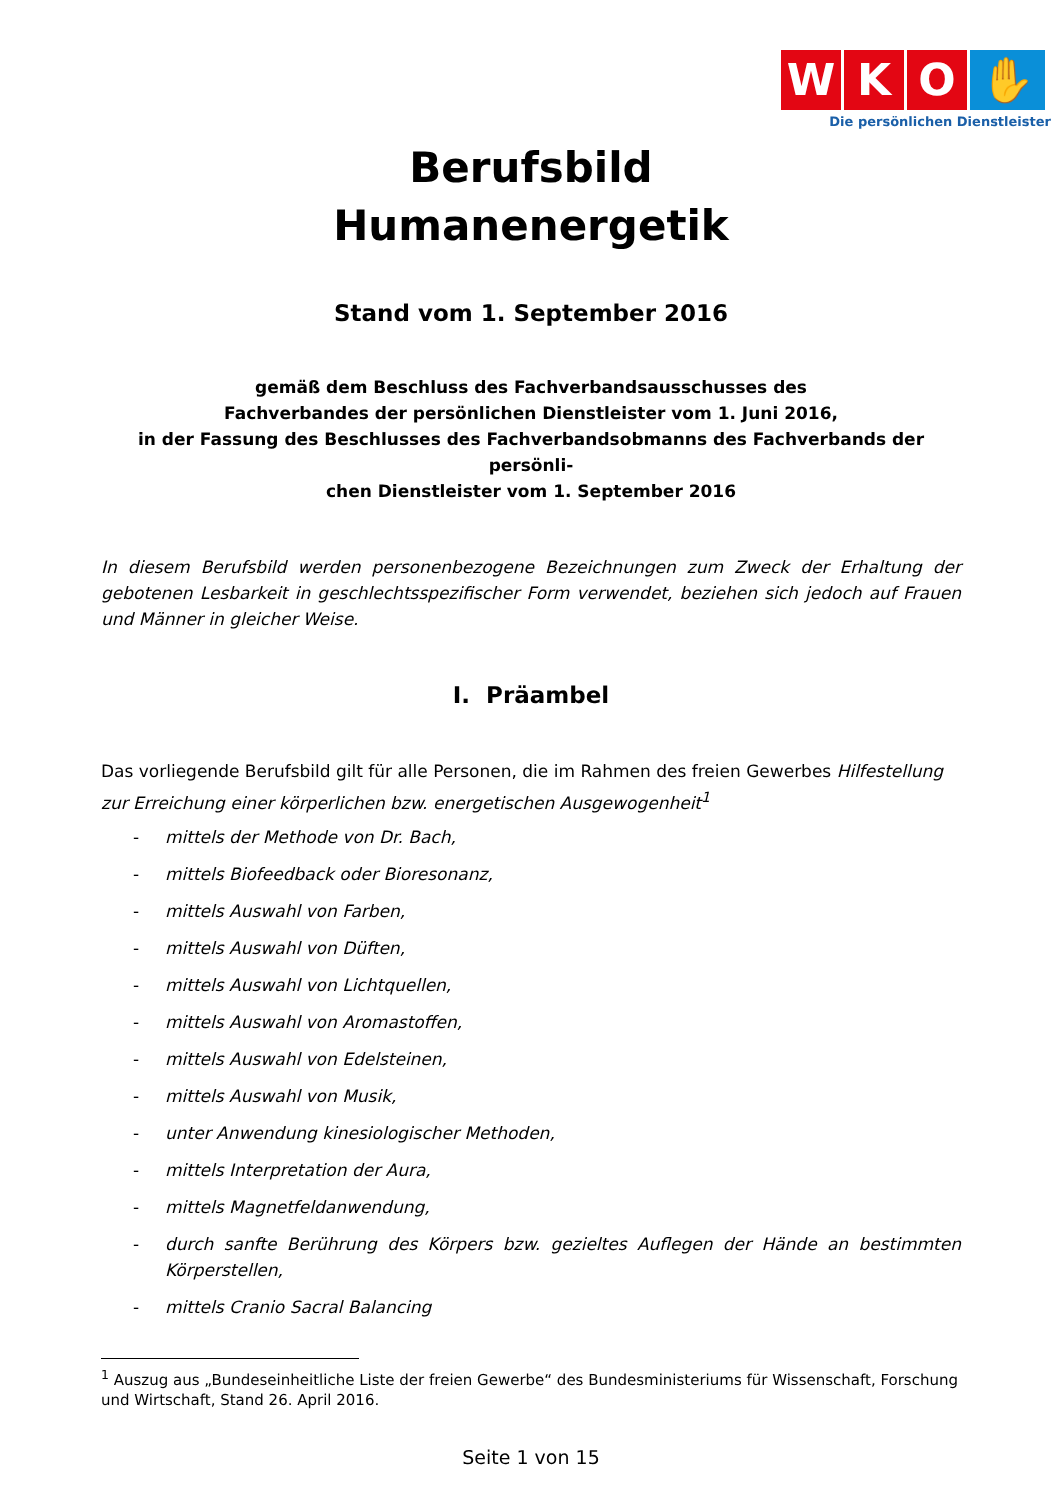W K O ✋
Die persönlichen Dienstleister
Berufsbild
Humanenergetik
Stand vom 1. September 2016
gemäß dem Beschluss des Fachverbandsausschusses des
Fachverbandes der persönlichen Dienstleister vom 1. Juni 2016,
in der Fassung des Beschlusses des Fachverbandsobmanns des Fachverbands der persönli-
chen Dienstleister vom 1. September 2016
In diesem Berufsbild werden personenbezogene Bezeichnungen zum Zweck der Erhaltung der gebotenen Lesbarkeit in geschlechtsspezifischer Form verwendet, beziehen sich jedoch auf Frauen und Männer in gleicher Weise.
I. Präambel
Das vorliegende Berufsbild gilt für alle Personen, die im Rahmen des freien Gewerbes Hilfestellung zur Erreichung einer körperlichen bzw. energetischen Ausgewogenheit<sup>1</sup>
- mittels der Methode von Dr. Bach,
- mittels Biofeedback oder Bioresonanz,
- mittels Auswahl von Farben,
- mittels Auswahl von Düften,
- mittels Auswahl von Lichtquellen,
- mittels Auswahl von Aromastoffen,
- mittels Auswahl von Edelsteinen,
- mittels Auswahl von Musik,
- unter Anwendung kinesiologischer Methoden,
- mittels Interpretation der Aura,
- mittels Magnetfeldanwendung,
- durch sanfte Berührung des Körpers bzw. gezieltes Auflegen der Hände an bestimmten Körperstellen,
- mittels Cranio Sacral Balancing
<sup>1</sup> Auszug aus „Bundeseinheitliche Liste der freien Gewerbe“ des Bundesministeriums für Wissenschaft, Forschung und Wirtschaft, Stand 26. April 2016.
Seite 1 von 15